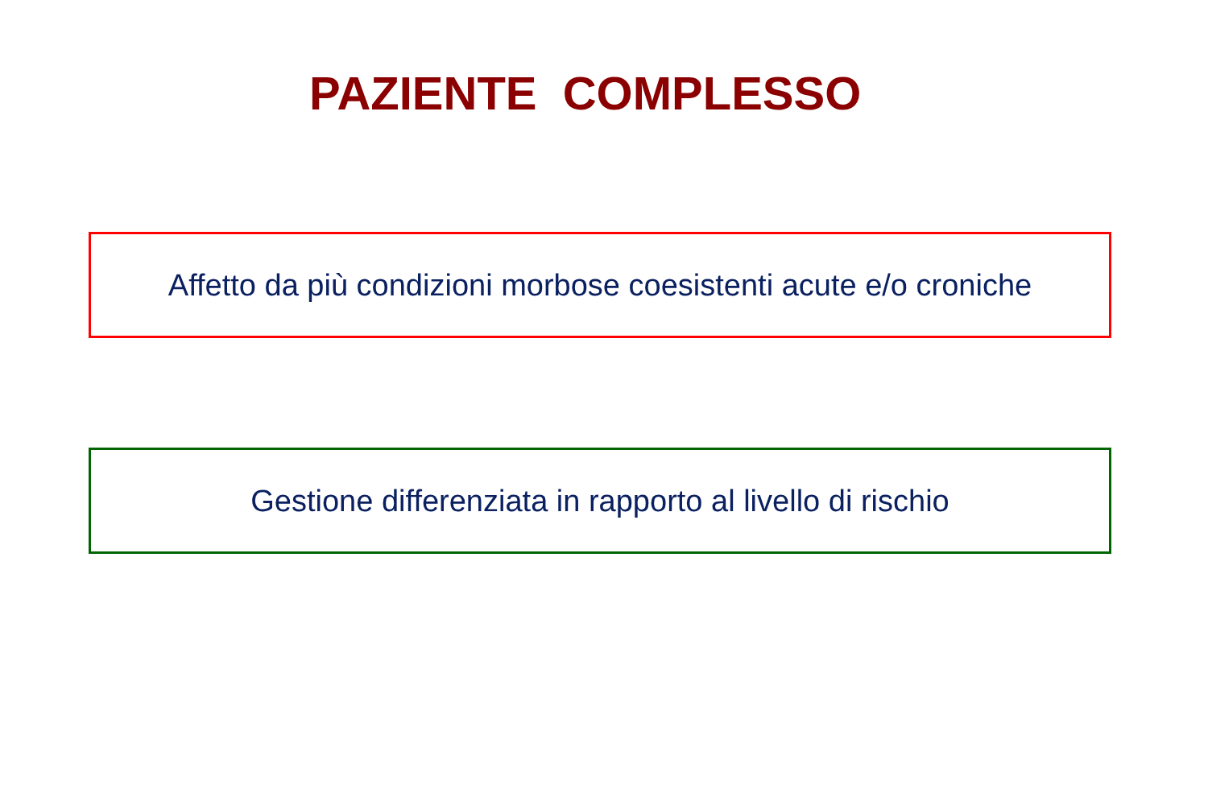PAZIENTE COMPLESSO
Affetto da più condizioni morbose coesistenti acute e/o croniche
Gestione differenziata in rapporto al livello di rischio